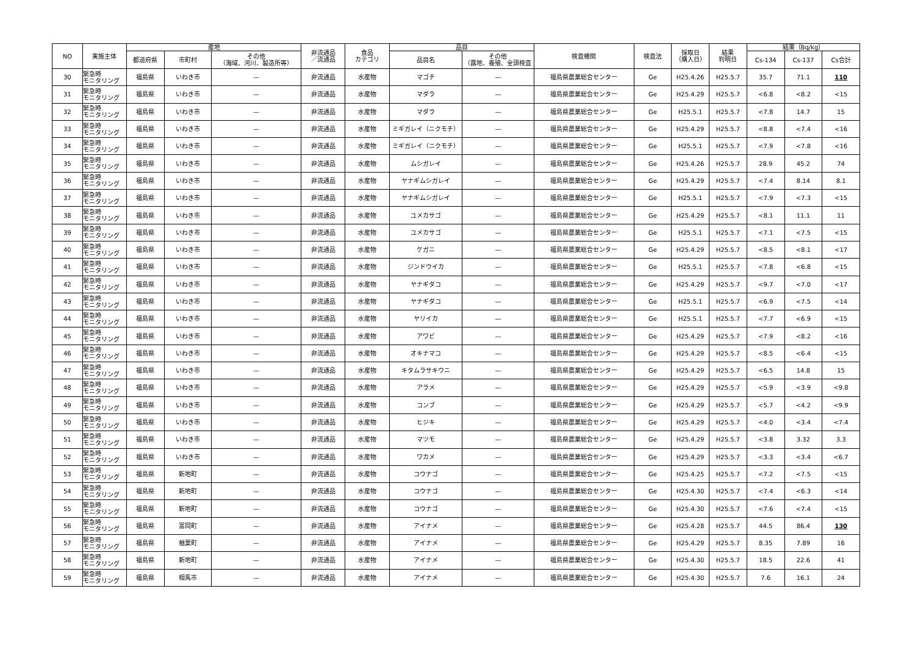| NO | 実施主体 | 産地 | | | 非流通品 ／流通品 | 食品 カテゴリ | 品目 | | 検査機関 | 検査法 | 採取日 （購入日） | 結果 判明日 | 結果（Bq/kg） | | |
| --- | --- | --- | --- | --- | --- | --- | --- | --- | --- | --- | --- | --- | --- | --- | --- |
| | | 都道府県 | 市町村 | その他 （海域、河川、製造所等） | | | 品目名 | その他 （露地、養殖、全頭検査 | | | | | Cs-134 | Cs-137 | Cs合計 |
| 30 | 緊急時 モニタリング | 福島県 | いわき市 | — | 非流通品 | 水産物 | マゴチ | — | 福島県農業総合センター | Ge | H25.4.26 | H25.5.7 | 35.7 | 71.1 | 110 |
| 31 | 緊急時 モニタリング | 福島県 | いわき市 | — | 非流通品 | 水産物 | マダラ | — | 福島県農業総合センター | Ge | H25.4.29 | H25.5.7 | <6.8 | <8.2 | <15 |
| 32 | 緊急時 モニタリング | 福島県 | いわき市 | — | 非流通品 | 水産物 | マダラ | — | 福島県農業総合センター | Ge | H25.5.1 | H25.5.7 | <7.8 | 14.7 | 15 |
| 33 | 緊急時 モニタリング | 福島県 | いわき市 | — | 非流通品 | 水産物 | ミギガレイ（ニクモチ） | — | 福島県農業総合センター | Ge | H25.4.29 | H25.5.7 | <8.8 | <7.4 | <16 |
| 34 | 緊急時 モニタリング | 福島県 | いわき市 | — | 非流通品 | 水産物 | ミギガレイ（ニクモチ） | — | 福島県農業総合センター | Ge | H25.5.1 | H25.5.7 | <7.9 | <7.8 | <16 |
| 35 | 緊急時 モニタリング | 福島県 | いわき市 | — | 非流通品 | 水産物 | ムシガレイ | — | 福島県農業総合センター | Ge | H25.4.26 | H25.5.7 | 28.9 | 45.2 | 74 |
| 36 | 緊急時 モニタリング | 福島県 | いわき市 | — | 非流通品 | 水産物 | ヤナギムシガレイ | — | 福島県農業総合センター | Ge | H25.4.29 | H25.5.7 | <7.4 | 8.14 | 8.1 |
| 37 | 緊急時 モニタリング | 福島県 | いわき市 | — | 非流通品 | 水産物 | ヤナギムシガレイ | — | 福島県農業総合センター | Ge | H25.5.1 | H25.5.7 | <7.9 | <7.3 | <15 |
| 38 | 緊急時 モニタリング | 福島県 | いわき市 | — | 非流通品 | 水産物 | ユメカサゴ | — | 福島県農業総合センター | Ge | H25.4.29 | H25.5.7 | <8.1 | 11.1 | 11 |
| 39 | 緊急時 モニタリング | 福島県 | いわき市 | — | 非流通品 | 水産物 | ユメカサゴ | — | 福島県農業総合センター | Ge | H25.5.1 | H25.5.7 | <7.1 | <7.5 | <15 |
| 40 | 緊急時 モニタリング | 福島県 | いわき市 | — | 非流通品 | 水産物 | ケガニ | — | 福島県農業総合センター | Ge | H25.4.29 | H25.5.7 | <8.5 | <8.1 | <17 |
| 41 | 緊急時 モニタリング | 福島県 | いわき市 | — | 非流通品 | 水産物 | ジンドウイカ | — | 福島県農業総合センター | Ge | H25.5.1 | H25.5.7 | <7.8 | <6.8 | <15 |
| 42 | 緊急時 モニタリング | 福島県 | いわき市 | — | 非流通品 | 水産物 | ヤナギダコ | — | 福島県農業総合センター | Ge | H25.4.29 | H25.5.7 | <9.7 | <7.0 | <17 |
| 43 | 緊急時 モニタリング | 福島県 | いわき市 | — | 非流通品 | 水産物 | ヤナギダコ | — | 福島県農業総合センター | Ge | H25.5.1 | H25.5.7 | <6.9 | <7.5 | <14 |
| 44 | 緊急時 モニタリング | 福島県 | いわき市 | — | 非流通品 | 水産物 | ヤリイカ | — | 福島県農業総合センター | Ge | H25.5.1 | H25.5.7 | <7.7 | <6.9 | <15 |
| 45 | 緊急時 モニタリング | 福島県 | いわき市 | — | 非流通品 | 水産物 | アワビ | — | 福島県農業総合センター | Ge | H25.4.29 | H25.5.7 | <7.9 | <8.2 | <16 |
| 46 | 緊急時 モニタリング | 福島県 | いわき市 | — | 非流通品 | 水産物 | オキナマコ | — | 福島県農業総合センター | Ge | H25.4.29 | H25.5.7 | <8.5 | <6.4 | <15 |
| 47 | 緊急時 モニタリング | 福島県 | いわき市 | — | 非流通品 | 水産物 | キタムラサキウニ | — | 福島県農業総合センター | Ge | H25.4.29 | H25.5.7 | <6.5 | 14.8 | 15 |
| 48 | 緊急時 モニタリング | 福島県 | いわき市 | — | 非流通品 | 水産物 | アラメ | — | 福島県農業総合センター | Ge | H25.4.29 | H25.5.7 | <5.9 | <3.9 | <9.8 |
| 49 | 緊急時 モニタリング | 福島県 | いわき市 | — | 非流通品 | 水産物 | コンブ | — | 福島県農業総合センター | Ge | H25.4.29 | H25.5.7 | <5.7 | <4.2 | <9.9 |
| 50 | 緊急時 モニタリング | 福島県 | いわき市 | — | 非流通品 | 水産物 | ヒジキ | — | 福島県農業総合センター | Ge | H25.4.29 | H25.5.7 | <4.0 | <3.4 | <7.4 |
| 51 | 緊急時 モニタリング | 福島県 | いわき市 | — | 非流通品 | 水産物 | マツモ | — | 福島県農業総合センター | Ge | H25.4.29 | H25.5.7 | <3.8 | 3.32 | 3.3 |
| 52 | 緊急時 モニタリング | 福島県 | いわき市 | — | 非流通品 | 水産物 | ワカメ | — | 福島県農業総合センター | Ge | H25.4.29 | H25.5.7 | <3.3 | <3.4 | <6.7 |
| 53 | 緊急時 モニタリング | 福島県 | 新地町 | — | 非流通品 | 水産物 | コウナゴ | — | 福島県農業総合センター | Ge | H25.4.25 | H25.5.7 | <7.2 | <7.5 | <15 |
| 54 | 緊急時 モニタリング | 福島県 | 新地町 | — | 非流通品 | 水産物 | コウナゴ | — | 福島県農業総合センター | Ge | H25.4.30 | H25.5.7 | <7.4 | <6.3 | <14 |
| 55 | 緊急時 モニタリング | 福島県 | 新地町 | — | 非流通品 | 水産物 | コウナゴ | — | 福島県農業総合センター | Ge | H25.4.30 | H25.5.7 | <7.6 | <7.4 | <15 |
| 56 | 緊急時 モニタリング | 福島県 | 富岡町 | — | 非流通品 | 水産物 | アイナメ | — | 福島県農業総合センター | Ge | H25.4.28 | H25.5.7 | 44.5 | 86.4 | 130 |
| 57 | 緊急時 モニタリング | 福島県 | 楢葉町 | — | 非流通品 | 水産物 | アイナメ | — | 福島県農業総合センター | Ge | H25.4.29 | H25.5.7 | 8.35 | 7.89 | 16 |
| 58 | 緊急時 モニタリング | 福島県 | 新地町 | — | 非流通品 | 水産物 | アイナメ | — | 福島県農業総合センター | Ge | H25.4.30 | H25.5.7 | 18.5 | 22.6 | 41 |
| 59 | 緊急時 モニタリング | 福島県 | 相馬市 | — | 非流通品 | 水産物 | アイナメ | — | 福島県農業総合センター | Ge | H25.4.30 | H25.5.7 | 7.6 | 16.1 | 24 |